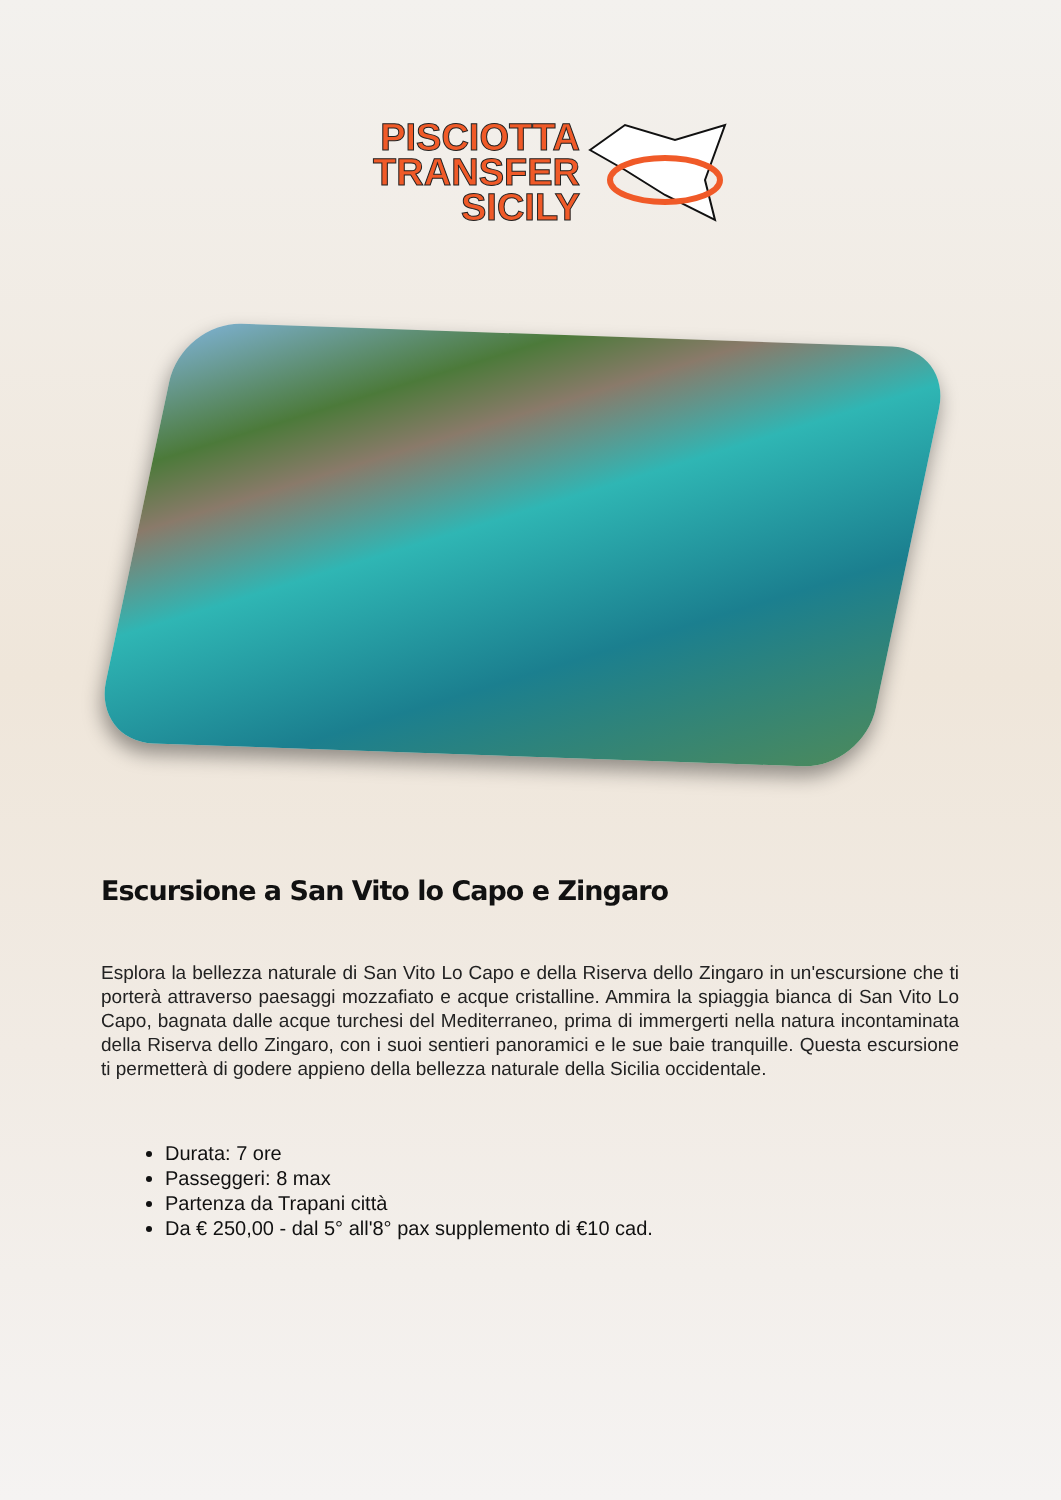PISCIOTTA
TRANSFER
SICILY
Escursione a San Vito lo Capo e Zingaro
Esplora la bellezza naturale di San Vito Lo Capo e della Riserva dello Zingaro in un'escursione che ti porterà attraverso paesaggi mozzafiato e acque cristalline. Ammira la spiaggia bianca di San Vito Lo Capo, bagnata dalle acque turchesi del Mediterraneo, prima di immergerti nella natura incontaminata della Riserva dello Zingaro, con i suoi sentieri panoramici e le sue baie tranquille. Questa escursione ti permetterà di godere appieno della bellezza naturale della Sicilia occidentale.
Durata: 7 ore
Passeggeri: 8 max
Partenza da Trapani città
Da € 250,00 - dal 5° all'8° pax supplemento di €10 cad.